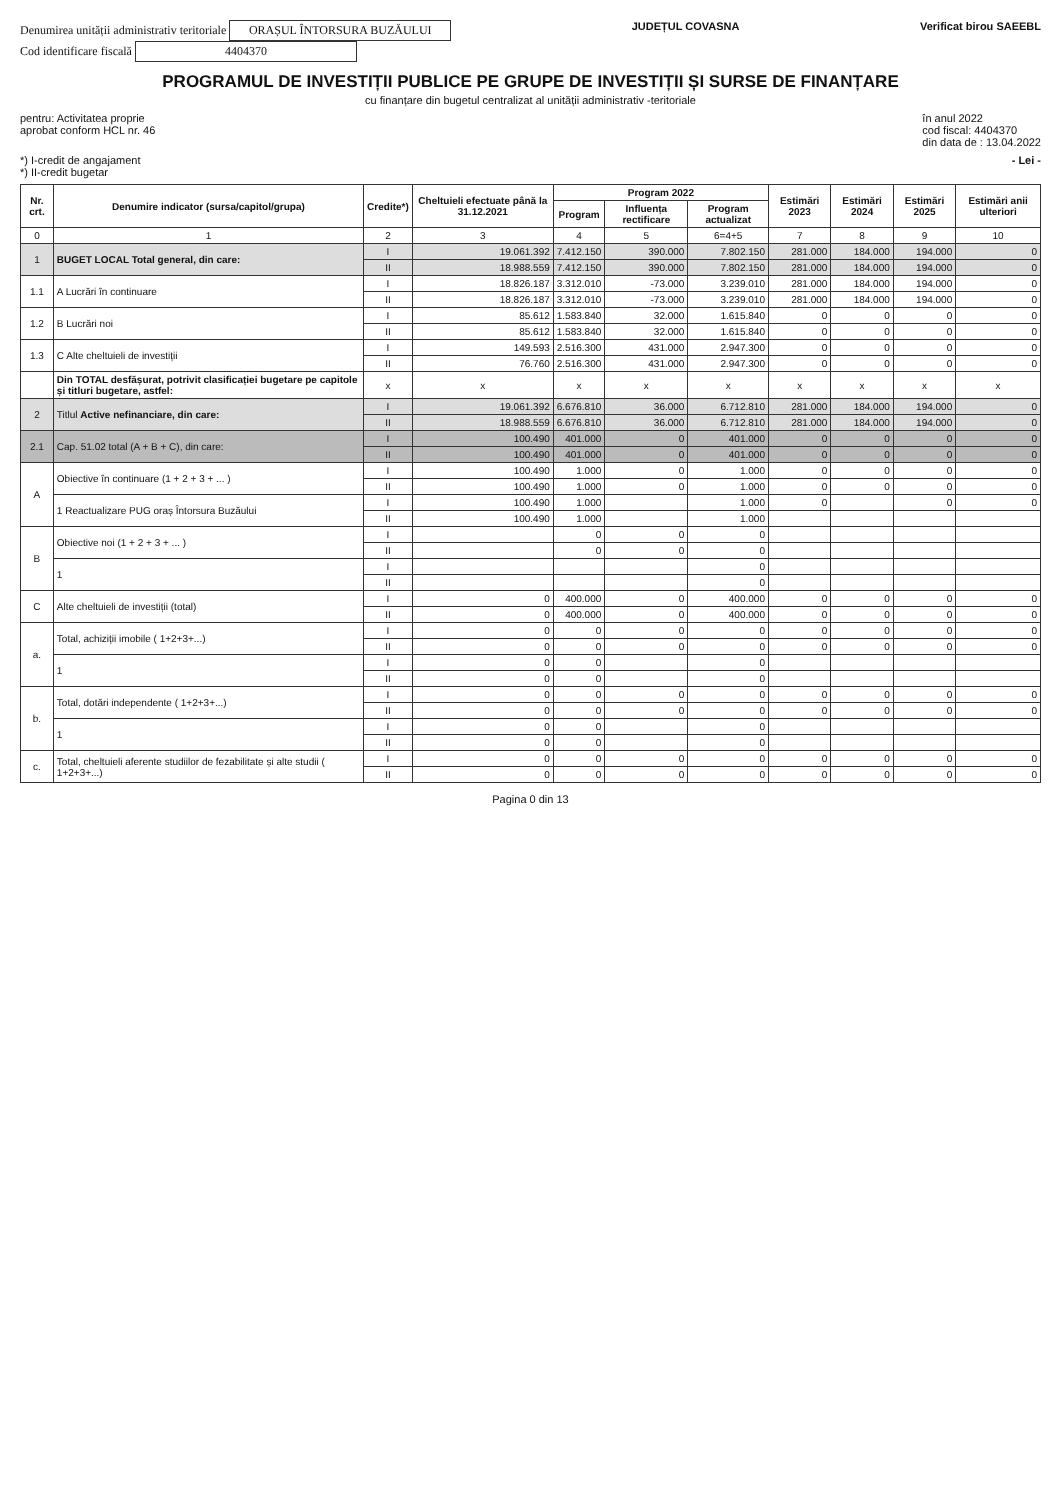Denumirea unității administrativ teritoriale ORAȘUL ÎNTORSURA BUZĂULUI
Cod identificare fiscală 4404370
JUDEȚUL COVASNA Verificat birou SAEEBL
PROGRAMUL DE INVESTIȚII PUBLICE PE GRUPE DE INVESTIȚII ȘI SURSE DE FINANȚARE
cu finanțare din bugetul centralizat al unității administrativ -teritoriale
pentru: Activitatea proprie
aprobat conform HCL nr. 46
în anul 2022
cod fiscal: 4404370
din data de : 13.04.2022
*) I-credit de angajament
*) II-credit bugetar
- Lei -
| Nr. crt. | Denumire indicator (sursa/capitol/grupa) | Credite*) | Cheltuieli efectuate până la 31.12.2021 | Program 2022 | | | Estimări 2023 | Estimări 2024 | Estimări 2025 | Estimări anii ulteriori |
| --- | --- | --- | --- | --- | --- | --- | --- | --- | --- | --- |
| | | | | Program | Influența rectificare | Program actualizat | | | | |
| 0 | 1 | 2 | 3 | 4 | 5 | 6=4+5 | 7 | 8 | 9 | 10 |
| 1 | BUGET LOCAL Total general, din care: | I | 19.061.392 | 7.412.150 | 390.000 | 7.802.150 | 281.000 | 184.000 | 194.000 | 0 |
| | | II | 18.988.559 | 7.412.150 | 390.000 | 7.802.150 | 281.000 | 184.000 | 194.000 | 0 |
| 1.1 | A Lucrări în continuare | I | 18.826.187 | 3.312.010 | -73.000 | 3.239.010 | 281.000 | 184.000 | 194.000 | 0 |
| | | II | 18.826.187 | 3.312.010 | -73.000 | 3.239.010 | 281.000 | 184.000 | 194.000 | 0 |
| 1.2 | B Lucrări noi | I | 85.612 | 1.583.840 | 32.000 | 1.615.840 | 0 | 0 | 0 | 0 |
| | | II | 85.612 | 1.583.840 | 32.000 | 1.615.840 | 0 | 0 | 0 | 0 |
| 1.3 | C Alte cheltuieli de investiții | I | 149.593 | 2.516.300 | 431.000 | 2.947.300 | 0 | 0 | 0 | 0 |
| | | II | 76.760 | 2.516.300 | 431.000 | 2.947.300 | 0 | 0 | 0 | 0 |
| | Din TOTAL desfășurat, potrivit clasificației bugetare pe capitole și titluri bugetare, astfel: | x | x | x | x | x | x | x | x | x |
| 2 | Titlul Active nefinanciare, din care: | I | 19.061.392 | 6.676.810 | 36.000 | 6.712.810 | 281.000 | 184.000 | 194.000 | 0 |
| | | II | 18.988.559 | 6.676.810 | 36.000 | 6.712.810 | 281.000 | 184.000 | 194.000 | 0 |
| 2.1 | Cap. 51.02 total (A + B + C), din care: | I | 100.490 | 401.000 | 0 | 401.000 | 0 | 0 | 0 | 0 |
| | | II | 100.490 | 401.000 | 0 | 401.000 | 0 | 0 | 0 | 0 |
| A | Obiective în continuare (1 + 2 + 3 + ... ) | I | 100.490 | 1.000 | 0 | 1.000 | 0 | 0 | 0 | 0 |
| | | II | 100.490 | 1.000 | 0 | 1.000 | 0 | 0 | 0 | 0 |
| | 1 Reactualizare PUG oraș Întorsura Buzăului | I | 100.490 | 1.000 | | 1.000 | 0 | | 0 | 0 |
| | | II | 100.490 | 1.000 | | 1.000 | | | | |
| B | Obiective noi (1 + 2 + 3 + ... ) | I | | 0 | 0 | 0 | | | | |
| | | II | | 0 | 0 | 0 | | | | |
| | 1 | I | | | | 0 | | | | |
| | | II | | | | 0 | | | | |
| C | Alte cheltuieli de investiții (total) | I | 0 | 400.000 | 0 | 400.000 | 0 | 0 | 0 | 0 |
| | | II | 0 | 400.000 | 0 | 400.000 | 0 | 0 | 0 | 0 |
| a. | Total, achiziții imobile ( 1+2+3+...) | I | 0 | 0 | 0 | 0 | 0 | 0 | 0 | 0 |
| | | II | 0 | 0 | 0 | 0 | 0 | 0 | 0 | 0 |
| | 1 | I | 0 | 0 | | 0 | | | | |
| | | II | 0 | 0 | | 0 | | | | |
| b. | Total, dotări independente ( 1+2+3+...) | I | 0 | 0 | 0 | 0 | 0 | 0 | 0 | 0 |
| | | II | 0 | 0 | 0 | 0 | 0 | 0 | 0 | 0 |
| | 1 | I | 0 | 0 | | 0 | | | | |
| | | II | 0 | 0 | | 0 | | | | |
| c. | Total, cheltuieli aferente studiilor de fezabilitate și alte studii ( 1+2+3+...) | I | 0 | 0 | 0 | 0 | 0 | 0 | 0 | 0 |
| | | II | 0 | 0 | 0 | 0 | 0 | 0 | 0 | 0 |
Pagina 0 din 13